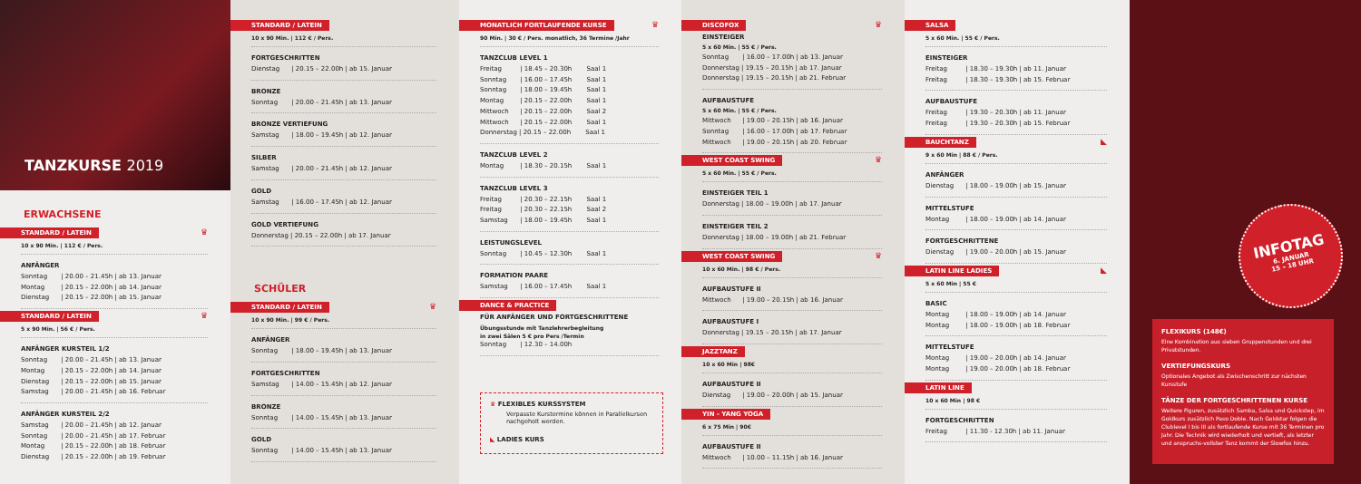TANZKURSE 2019
ERWACHSENE
STANDARD / LATEIN ♛
10 x 90 Min. | 112 € / Pers.
ANFÄNGER
Sonntag | 20.00 – 21.45h | ab 13. Januar
Montag | 20.15 – 22.00h | ab 14. Januar
Dienstag | 20.15 – 22.00h | ab 15. Januar
STANDARD / LATEIN ♛
5 x 90 Min. | 56 € / Pers.
ANFÄNGER KURSTEIL 1/2
Sonntag | 20.00 – 21.45h | ab 13. Januar
Montag | 20.15 – 22.00h | ab 14. Januar
Dienstag | 20.15 – 22.00h | ab 15. Januar
Samstag | 20.00 – 21.45h | ab 16. Februar
ANFÄNGER KURSTEIL 2/2
Samstag | 20.00 – 21.45h | ab 12. Januar
Sonntag | 20.00 – 21.45h | ab 17. Februar
Montag | 20.15 – 22.00h | ab 18. Februar
Dienstag | 20.15 – 22.00h | ab 19. Februar
STANDARD / LATEIN
10 x 90 Min. | 112 € / Pers.
FORTGESCHRITTEN
Dienstag | 20.15 – 22.00h | ab 15. Januar
BRONZE
Sonntag | 20.00 – 21.45h | ab 13. Januar
BRONZE VERTIEFUNG
Samstag | 18.00 – 19.45h | ab 12. Januar
SILBER
Samstag | 20.00 – 21.45h | ab 12. Januar
GOLD
Samstag | 16.00 – 17.45h | ab 12. Januar
GOLD VERTIEFUNG
Donnerstag | 20.15 – 22.00h | ab 17. Januar
SCHÜLER
STANDARD / LATEIN ♛
10 x 90 Min. | 99 € / Pers.
ANFÄNGER
Sonntag | 18.00 – 19.45h | ab 13. Januar
FORTGESCHRITTEN
Samstag | 14.00 – 15.45h | ab 12. Januar
BRONZE
Sonntag | 14.00 – 15.45h | ab 13. Januar
GOLD
Sonntag | 14.00 – 15.45h | ab 13. Januar
MONATLICH FORTLAUFENDE KURSE ♛
90 Min. | 30 € / Pers. monatlich, 36 Termine /Jahr
TANZCLUB LEVEL 1
Freitag | 18.45 – 20.30h Saal 1
Sonntag | 16.00 – 17.45h Saal 1
Sonntag | 18.00 – 19.45h Saal 1
Montag | 20.15 – 22.00h Saal 1
Mittwoch | 20.15 – 22.00h Saal 2
Mittwoch | 20.15 – 22.00h Saal 1
Donnerstag | 20.15 – 22.00h Saal 1
TANZCLUB LEVEL 2
Montag | 18.30 – 20.15h Saal 1
TANZCLUB LEVEL 3
Freitag | 20.30 – 22.15h Saal 1
Freitag | 20.30 – 22.15h Saal 2
Samstag | 18.00 – 19.45h Saal 1
LEISTUNGSLEVEL
Sonntag | 10.45 – 12.30h Saal 1
FORMATION PAARE
Samstag | 16.00 – 17.45h Saal 1
DANCE & PRACTICE
FÜR ANFÄNGER UND FORTGESCHRITTENE
Übungsstunde mit Tanzlehrerbegleitung
in zwei Sälen 5 € pro Pers /Termin
Sonntag | 12.30 – 14.00h
♛ FLEXIBLES KURSSYSTEM
Verpasste Kurstermine können in Parallelkursen nachgeholt werden.
◣ LADIES KURS
DISCOFOX ♛
EINSTEIGER
5 x 60 Min. | 55 € / Pers.
Sonntag | 16.00 – 17.00h | ab 13. Januar
Donnerstag | 19.15 – 20.15h | ab 17. Januar
Donnerstag | 19.15 – 20.15h | ab 21. Februar
AUFBAUSTUFE
5 x 60 Min. | 55 € / Pers.
Mittwoch | 19.00 – 20.15h | ab 16. Januar
Sonntag | 16.00 – 17.00h | ab 17. Februar
Mittwoch | 19.00 – 20.15h | ab 20. Februar
WEST COAST SWING ♛
5 x 60 Min. | 55 € / Pers.
EINSTEIGER TEIL 1
Donnerstag | 18.00 – 19.00h | ab 17. Januar
EINSTEIGER TEIL 2
Donnerstag | 18.00 – 19.00h | ab 21. Februar
WEST COAST SWING ♛
10 x 60 Min. | 98 € / Pers.
AUFBAUSTUFE II
Mittwoch | 19.00 – 20.15h | ab 16. Januar
AUFBAUSTUFE I
Donnerstag | 19.15 – 20.15h | ab 17. Januar
JAZZTANZ
10 x 60 Min | 98€
AUFBAUSTUFE II
Dienstag | 19.00 – 20.00h | ab 15. Januar
YIN - YANG YOGA
6 x 75 Min | 90€
AUFBAUSTUFE II
Mittwoch | 10.00 – 11.15h | ab 16. Januar
SALSA
5 x 60 Min. | 55 € / Pers.
EINSTEIGER
Freitag | 18.30 – 19.30h | ab 11. Januar
Freitag | 18.30 – 19.30h | ab 15. Februar
AUFBAUSTUFE
Freitag | 19.30 – 20.30h | ab 11. Januar
Freitag | 19.30 – 20.30h | ab 15. Februar
BAUCHTANZ ◣
9 x 60 Min | 88 € / Pers.
ANFÄNGER
Dienstag | 18.00 – 19.00h | ab 15. Januar
MITTELSTUFE
Montag | 18.00 – 19.00h | ab 14. Januar
FORTGESCHRITTENE
Dienstag | 19.00 – 20.00h | ab 15. Januar
LATIN LINE LADIES ◣
5 x 60 Min | 55 €
BASIC
Montag | 18.00 – 19.00h | ab 14. Januar
Montag | 18.00 – 19.00h | ab 18. Februar
MITTELSTUFE
Montag | 19.00 – 20.00h | ab 14. Januar
Montag | 19.00 – 20.00h | ab 18. Februar
LATIN LINE
10 x 60 Min | 98 €
FORTGESCHRITTEN
Freitag | 11.30 - 12.30h | ab 11. Januar
INFOTAG
6. JANUAR
15 – 18 UHR
FLEXIKURS (148€)
Eine Kombination aus sieben Gruppenstunden und drei Privatstunden.
VERTIEFUNGSKURS
Optionales Angebot als Zwischenschritt zur nächsten Kursstufe
TÄNZE DER FORTGESCHRITTENEN KURSE
Weitere Figuren, zusätzlich Samba, Salsa und Quickstep, im Goldkurs zusätzlich Paso Doble. Nach Goldstar folgen die Clublevel I bis III als fortlaufende Kurse mit 36 Terminen pro Jahr. Die Technik wird wiederholt und vertieft, als letzter und anspruchs-vollster Tanz kommt der Slowfox hinzu.